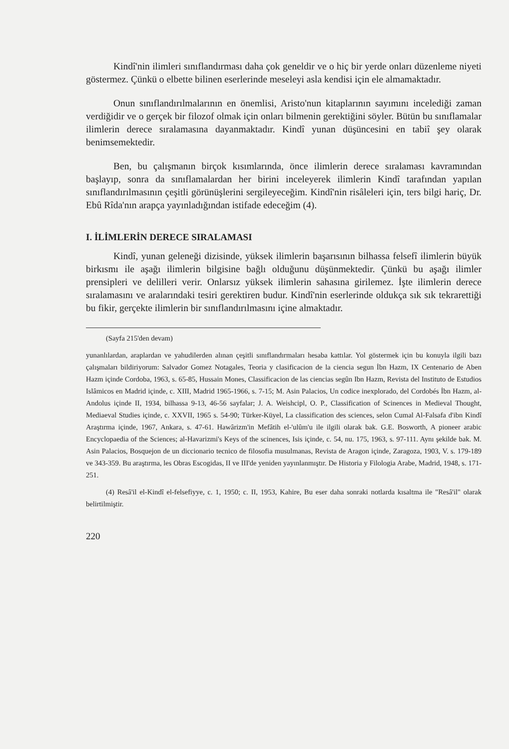Kindî'nin ilimleri sınıflandırması daha çok geneldir ve o hiç bir yerde onları düzenleme niyeti göstermez. Çünkü o elbette bilinen eserlerinde meseleyi asla kendisi için ele almamaktadır.
Onun sınıflandırılmalarının en önemlisi, Aristo'nun kitaplarının sayımını incelediği zaman verdiğidir ve o gerçek bir filozof olmak için onları bilmenin gerektiğini söyler. Bütün bu sınıflamalar ilimlerin derece sıralamasına dayanmaktadır. Kindî yunan düşüncesini en tabiî şey olarak benimsemektedir.
Ben, bu çalışmanın birçok kısımlarında, önce ilimlerin derece sıralaması kavramından başlayıp, sonra da sınıflamalardan her birini inceleyerek ilimlerin Kindî tarafından yapılan sınıflandırılmasının çeşitli görünüşlerini sergileyeceğim. Kindî'nin risâleleri için, ters bilgi hariç, Dr. Ebû Rîda'nın arapça yayınladığından istifade edeceğim (4).
I. İLİMLERİN DERECE SIRALAMASI
Kindî, yunan geleneği dizisinde, yüksek ilimlerin başarısının bilhassa felsefî ilimlerin büyük birkısmı ile aşağı ilimlerin bilgisine bağlı olduğunu düşünmektedir. Çünkü bu aşağı ilimler prensipleri ve delilleri verir. Onlarsız yüksek ilimlerin sahasına girilemez. İşte ilimlerin derece sıralamasını ve aralarındaki tesiri gerektiren budur. Kindî'nin eserlerinde oldukça sık sık tekrarettiği bu fikir, gerçekte ilimlerin bir sınıflandırılmasını içine almaktadır.
(Sayfa 215'den devam)
yunanlılardan, araplardan ve yahudilerden alınan çeşitli sınıflandırmaları hesaba kattılar. Yol göstermek için bu konuyla ilgili bazı çalışmaları bildiriyorum: Salvador Gomez Notagales, Teoria y clasificacion de la ciencia segun İbn Hazm, IX Centenario de Aben Hazm içinde Cordoba, 1963, s. 65-85, Hussain Mones, Classificacion de las ciencias segûn Ibn Hazm, Revista del Instituto de Estudios Islâmicos en Madrid içinde, c. XIII, Madrid 1965-1966, s. 7-15; M. Asin Palacios, Un codice inexplorado, del Cordobés İbn Hazm, al- Andolus içinde II, 1934, bilhassa 9-13, 46-56 sayfalar; J. A. Weishcipl, O. P., Classification of Scinences in Medieval Thought, Mediaeval Studies içinde, c. XXVII, 1965 s. 54-90; Türker-Küyel, La classification des sciences, selon Cumal Al-Falsafa d'ibn Kindî Araştırma içinde, 1967, Ankara, s. 47-61. Hawârizm'in Mefâtih el-'ulûm'u ile ilgili olarak bak. G.E. Bosworth, A pioneer arabic Encyclopaedia of the Sciences; al-Havarizmi's Keys of the scinences, Isis içinde, c. 54, nu. 175, 1963, s. 97-111. Aynı şekilde bak. M. Asin Palacios, Bosquejon de un diccionario tecnico de filosofia musulmanas, Revista de Aragon içinde, Zaragoza, 1903, V. s. 179-189 ve 343-359. Bu araştırma, les Obras Escogidas, II ve III'de yeniden yayınlanmıştır. De Historia y Filologia Arabe, Madrid, 1948, s. 171-251.
(4) Resâ'il el-Kindî el-felsefiyye, c. 1, 1950; c. II, 1953, Kahire, Bu eser daha sonraki notlarda kısaltma ile "Resâ'il" olarak belirtilmiştir.
220